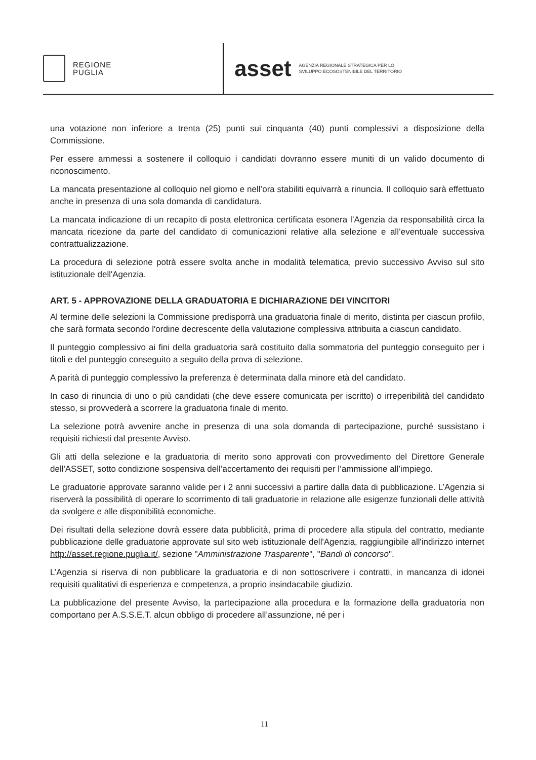REGIONE
PUGLIA
asset AGENZIA REGIONALE STRATEGICA PER LO
SVILUPPO ECOSOSTENIBILE DEL TERRITORIO
una votazione non inferiore a trenta (25) punti sui cinquanta (40) punti complessivi a disposizione della Commissione.
Per essere ammessi a sostenere il colloquio i candidati dovranno essere muniti di un valido documento di riconoscimento.
La mancata presentazione al colloquio nel giorno e nell’ora stabiliti equivarrà a rinuncia. Il colloquio sarà effettuato anche in presenza di una sola domanda di candidatura.
La mancata indicazione di un recapito di posta elettronica certificata esonera l’Agenzia da responsabilità circa la mancata ricezione da parte del candidato di comunicazioni relative alla selezione e all’eventuale successiva contrattualizzazione.
La procedura di selezione potrà essere svolta anche in modalità telematica, previo successivo Avviso sul sito istituzionale dell'Agenzia.
ART. 5 - APPROVAZIONE DELLA GRADUATORIA E DICHIARAZIONE DEI VINCITORI
Al termine delle selezioni la Commissione predisporrà una graduatoria finale di merito, distinta per ciascun profilo, che sarà formata secondo l'ordine decrescente della valutazione complessiva attribuita a ciascun candidato.
Il punteggio complessivo ai fini della graduatoria sarà costituito dalla sommatoria del punteggio conseguito per i titoli e del punteggio conseguito a seguito della prova di selezione.
A parità di punteggio complessivo la preferenza è determinata dalla minore età del candidato.
In caso di rinuncia di uno o più candidati (che deve essere comunicata per iscritto) o irreperibilità del candidato stesso, si provvederà a scorrere la graduatoria finale di merito.
La selezione potrà avvenire anche in presenza di una sola domanda di partecipazione, purché sussistano i requisiti richiesti dal presente Avviso.
Gli atti della selezione e la graduatoria di merito sono approvati con provvedimento del Direttore Generale dell'ASSET, sotto condizione sospensiva dell’accertamento dei requisiti per l’ammissione all’impiego.
Le graduatorie approvate saranno valide per i 2 anni successivi a partire dalla data di pubblicazione. L’Agenzia si riserverà la possibilità di operare lo scorrimento di tali graduatorie in relazione alle esigenze funzionali delle attività da svolgere e alle disponibilità economiche.
Dei risultati della selezione dovrà essere data pubblicità, prima di procedere alla stipula del contratto, mediante pubblicazione delle graduatorie approvate sul sito web istituzionale dell'Agenzia, raggiungibile all'indirizzo internet http://asset.regione.puglia.it/, sezione "Amministrazione Trasparente", "Bandi di concorso".
L’Agenzia si riserva di non pubblicare la graduatoria e di non sottoscrivere i contratti, in mancanza di idonei requisiti qualitativi di esperienza e competenza, a proprio insindacabile giudizio.
La pubblicazione del presente Avviso, la partecipazione alla procedura e la formazione della graduatoria non comportano per A.S.S.E.T. alcun obbligo di procedere all’assunzione, né per i
11